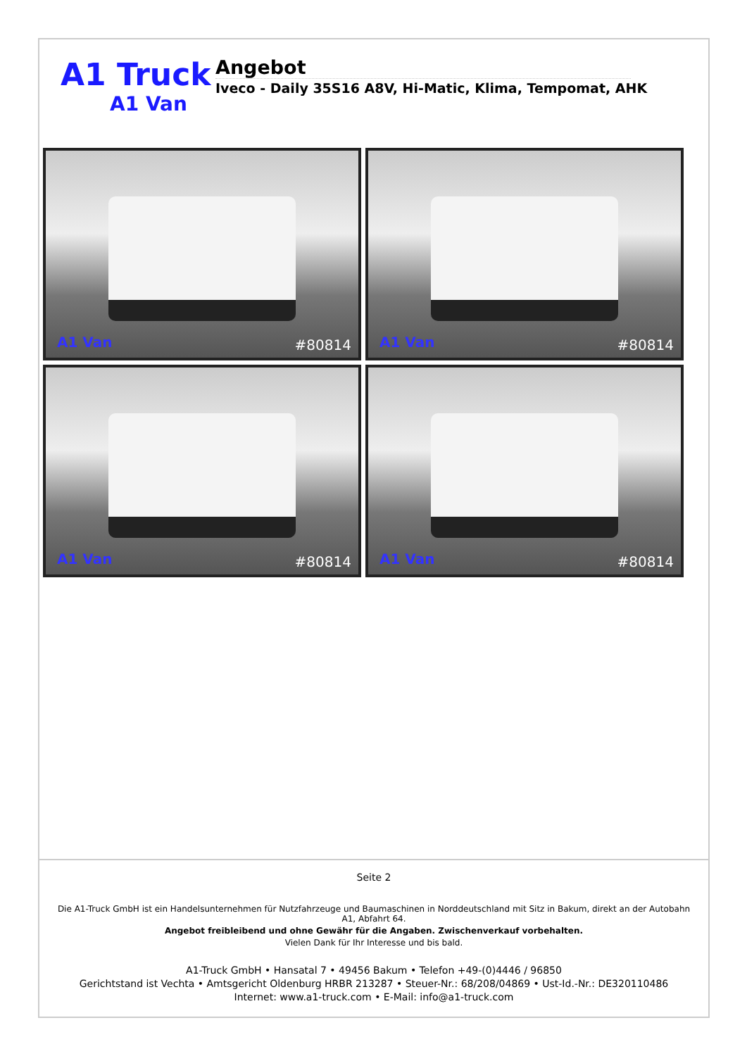A1 Truck
A1 Van
Angebot
Iveco - Daily 35S16 A8V, Hi-Matic, Klima, Tempomat, AHK
A1 Van #80814
A1 Van #80814
A1 Van #80814
A1 Van #80814
Seite 2
Die A1-Truck GmbH ist ein Handelsunternehmen für Nutzfahrzeuge und Baumaschinen in Norddeutschland mit Sitz in Bakum, direkt an der Autobahn A1, Abfahrt 64.
Angebot freibleibend und ohne Gewähr für die Angaben. Zwischenverkauf vorbehalten.
Vielen Dank für Ihr Interesse und bis bald.
A1-Truck GmbH • Hansatal 7 • 49456 Bakum • Telefon +49-(0)4446 / 96850
Gerichtstand ist Vechta • Amtsgericht Oldenburg HRBR 213287 • Steuer-Nr.: 68/208/04869 • Ust-Id.-Nr.: DE320110486
Internet: www.a1-truck.com • E-Mail: info@a1-truck.com